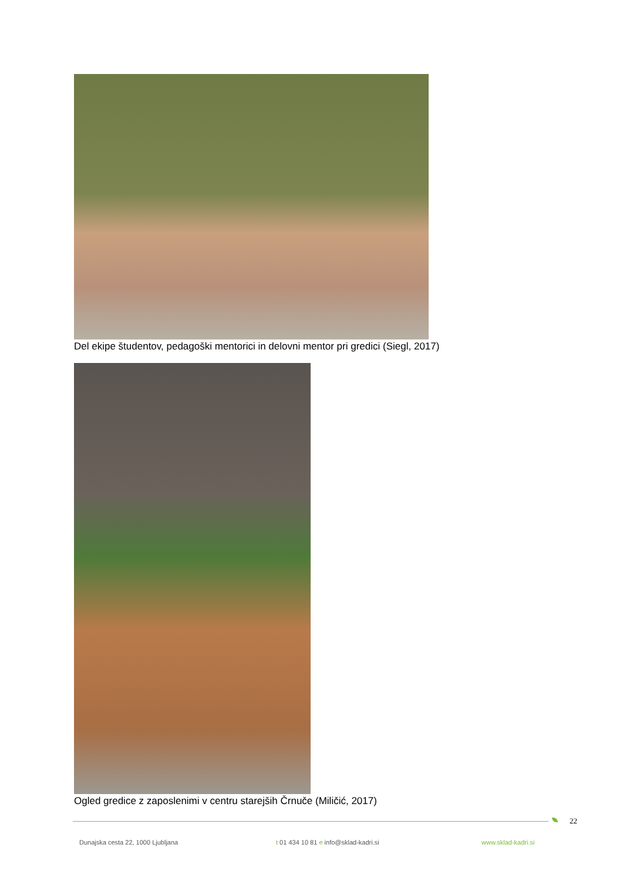Del ekipe študentov, pedagoški mentorici in delovni mentor pri gredici (Siegl, 2017)
Ogled gredice z zaposlenimi v centru starejših Črnuče (Miličić, 2017)
22
Dunajska cesta 22, 1000 Ljubljana
t 01 434 10 81 e info@sklad-kadri.si
www.sklad-kadri.si